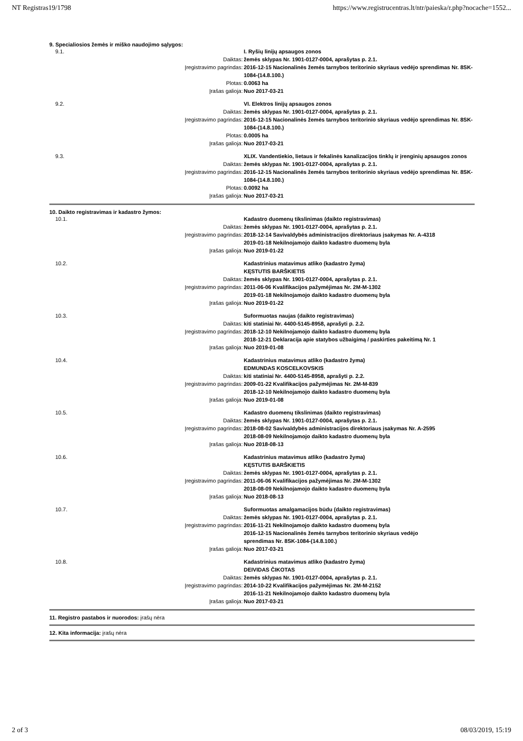NT Registras19/1798 https://www.registrucentras.lt/ntr/paieska/r.php?nocache=1552...
9. Specialiosios žemės ir miško naudojimo sąlygos:
| 9.1. | | I. Ryšių linijų apsaugos zonos |
| | Daiktas: | žemės sklypas Nr. 1901-0127-0004, aprašytas p. 2.1. |
| | Įregistravimo pagrindas: | 2016-12-15 Nacionalinės žemės tarnybos teritorinio skyriaus vedėjo sprendimas Nr. 8SK-1084-(14.8.100.) |
| | Plotas: | 0.0063 ha |
| | Įrašas galioja: | Nuo 2017-03-21 |
| 9.2. | | VI. Elektros linijų apsaugos zonos |
| | Daiktas: | žemės sklypas Nr. 1901-0127-0004, aprašytas p. 2.1. |
| | Įregistravimo pagrindas: | 2016-12-15 Nacionalinės žemės tarnybos teritorinio skyriaus vedėjo sprendimas Nr. 8SK-1084-(14.8.100.) |
| | Plotas: | 0.0005 ha |
| | Įrašas galioja: | Nuo 2017-03-21 |
| 9.3. | | XLIX. Vandentiekio, lietaus ir fekalinės kanalizacijos tinklų ir įrenginių apsaugos zonos |
| | Daiktas: | žemės sklypas Nr. 1901-0127-0004, aprašytas p. 2.1. |
| | Įregistravimo pagrindas: | 2016-12-15 Nacionalinės žemės tarnybos teritorinio skyriaus vedėjo sprendimas Nr. 8SK-1084-(14.8.100.) |
| | Plotas: | 0.0092 ha |
| | Įrašas galioja: | Nuo 2017-03-21 |
10. Daikto registravimas ir kadastro žymos:
| 10.1. | | Kadastro duomenų tikslinimas (daikto registravimas) |
| | Daiktas: | žemės sklypas Nr. 1901-0127-0004, aprašytas p. 2.1. |
| | Įregistravimo pagrindas: | 2018-12-14 Savivaldybės administracijos direktoriaus įsakymas Nr. A-4318 2019-01-18 Nekilnojamojo daikto kadastro duomenų byla |
| | Įrašas galioja: | Nuo 2019-01-22 |
| 10.2. | | Kadastrinius matavimus atliko (kadastro žyma) KĘSTUTIS BARŠKIETIS |
| | Daiktas: | žemės sklypas Nr. 1901-0127-0004, aprašytas p. 2.1. |
| | Įregistravimo pagrindas: | 2011-06-06 Kvalifikacijos pažymėjimas Nr. 2M-M-1302 2019-01-18 Nekilnojamojo daikto kadastro duomenų byla |
| | Įrašas galioja: | Nuo 2019-01-22 |
| 10.3. | | Suformuotas naujas (daikto registravimas) |
| | Daiktas: | kiti statiniai Nr. 4400-5145-8958, aprašyti p. 2.2. |
| | Įregistravimo pagrindas: | 2018-12-10 Nekilnojamojo daikto kadastro duomenų byla 2018-12-21 Deklaracija apie statybos užbaigimą / paskirties pakeitimą Nr. 1 |
| | Įrašas galioja: | Nuo 2019-01-08 |
| 10.4. | | Kadastrinius matavimus atliko (kadastro žyma) EDMUNDAS KOSCELKOVSKIS |
| | Daiktas: | kiti statiniai Nr. 4400-5145-8958, aprašyti p. 2.2. |
| | Įregistravimo pagrindas: | 2009-01-22 Kvalifikacijos pažymėjimas Nr. 2M-M-839 2018-12-10 Nekilnojamojo daikto kadastro duomenų byla |
| | Įrašas galioja: | Nuo 2019-01-08 |
| 10.5. | | Kadastro duomenų tikslinimas (daikto registravimas) |
| | Daiktas: | žemės sklypas Nr. 1901-0127-0004, aprašytas p. 2.1. |
| | Įregistravimo pagrindas: | 2018-08-02 Savivaldybės administracijos direktoriaus įsakymas Nr. A-2595 2018-08-09 Nekilnojamojo daikto kadastro duomenų byla |
| | Įrašas galioja: | Nuo 2018-08-13 |
| 10.6. | | Kadastrinius matavimus atliko (kadastro žyma) KĘSTUTIS BARŠKIETIS |
| | Daiktas: | žemės sklypas Nr. 1901-0127-0004, aprašytas p. 2.1. |
| | Įregistravimo pagrindas: | 2011-06-06 Kvalifikacijos pažymėjimas Nr. 2M-M-1302 2018-08-09 Nekilnojamojo daikto kadastro duomenų byla |
| | Įrašas galioja: | Nuo 2018-08-13 |
| 10.7. | | Suformuotas amalgamacijos būdu (daikto registravimas) |
| | Daiktas: | žemės sklypas Nr. 1901-0127-0004, aprašytas p. 2.1. |
| | Įregistravimo pagrindas: | 2016-11-21 Nekilnojamojo daikto kadastro duomenų byla 2016-12-15 Nacionalinės žemės tarnybos teritorinio skyriaus vedėjo sprendimas Nr. 8SK-1084-(14.8.100.) |
| | Įrašas galioja: | Nuo 2017-03-21 |
| 10.8. | | Kadastrinius matavimus atliko (kadastro žyma) DEIVIDAS ČIKOTAS |
| | Daiktas: | žemės sklypas Nr. 1901-0127-0004, aprašytas p. 2.1. |
| | Įregistravimo pagrindas: | 2014-10-22 Kvalifikacijos pažymėjimas Nr. 2M-M-2152 2016-11-21 Nekilnojamojo daikto kadastro duomenų byla |
| | Įrašas galioja: | Nuo 2017-03-21 |
11. Registro pastabos ir nuorodos: įrašų nėra
12. Kita informacija: įrašų nėra
2 of 3 08/03/2019, 15:19